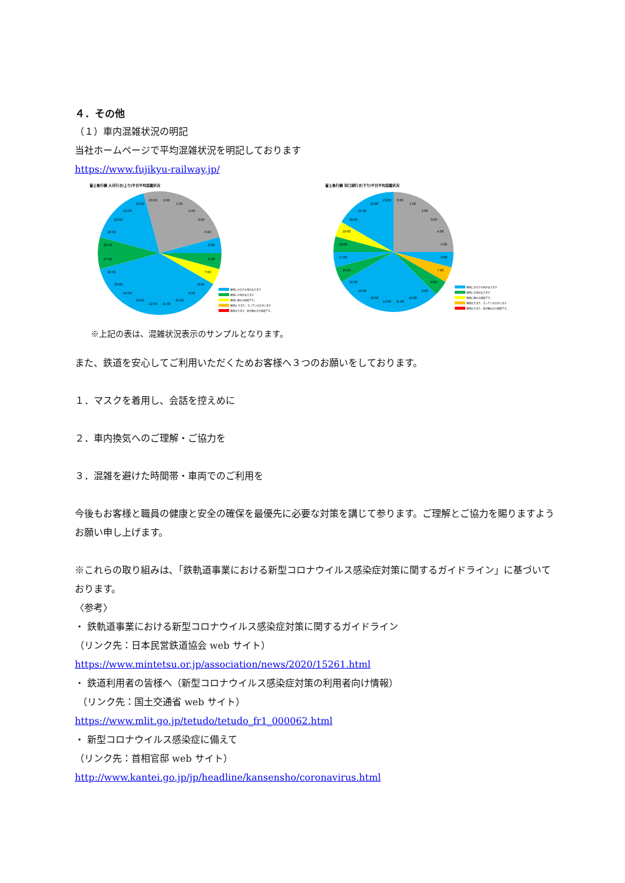４．その他
（１）車内混雑状況の明記
当社ホームページで平均混雑状況を明記しております
https://www.fujikyu-railway.jp/
富士急行線 大月行き(上り)平日平均混雑状況
0:00
1:00
2:00
3:00
4:00
5:00
6:00
7:00
8:00
9:00
10:00
11:00
12:00
13:00
14:00
15:00
16:00
17:00
18:00
19:00
20:00
21:00
22:00
23:00
座席にかなり余裕があります
座席に余裕があります
座席に座れる程度です。
座席は うまり、立っている方がいます
座席はうまり、肩が触れ合う程度です。
富士急行線 河口湖行き(下り)平日平均混雑状況
0:00
1:00
2:00
3:00
4:00
5:00
6:00
7:00
8:00
9:00
10:00
11:00
12:00
13:00
14:00
15:00
16:00
17:00
18:00
19:00
20:00
21:00
22:00
23:00
座席にかなり余裕があります
座席に余裕があります
座席に座れる程度です。
座席はうまり、立っている方がいます
座席はうまり、肩が触れ合う程度です。
※上記の表は、混雑状況表示のサンプルとなります。
また、鉄道を安心してご利用いただくためお客様へ３つのお願いをしております。
１．マスクを着用し、会話を控えめに
２．車内換気へのご理解・ご協力を
３．混雑を避けた時間帯・車両でのご利用を
今後もお客様と職員の健康と安全の確保を最優先に必要な対策を講じて参ります。ご理解とご協力を賜りますようお願い申し上げます。
※これらの取り組みは､「鉄軌道事業における新型コロナウイルス感染症対策に関するガイドライン」に基づいております。
〈参考〉
・ 鉄軌道事業における新型コロナウイルス感染症対策に関するガイドライン
（リンク先：日本民営鉄道協会 web サイト）
https://www.mintetsu.or.jp/association/news/2020/15261.html
・ 鉄道利用者の皆様へ（新型コロナウイルス感染症対策の利用者向け情報）
（リンク先：国土交通省 web サイト）
https://www.mlit.go.jp/tetudo/tetudo_fr1_000062.html
・ 新型コロナウイルス感染症に備えて
（リンク先：首相官邸 web サイト）
http://www.kantei.go.jp/jp/headline/kansensho/coronavirus.html